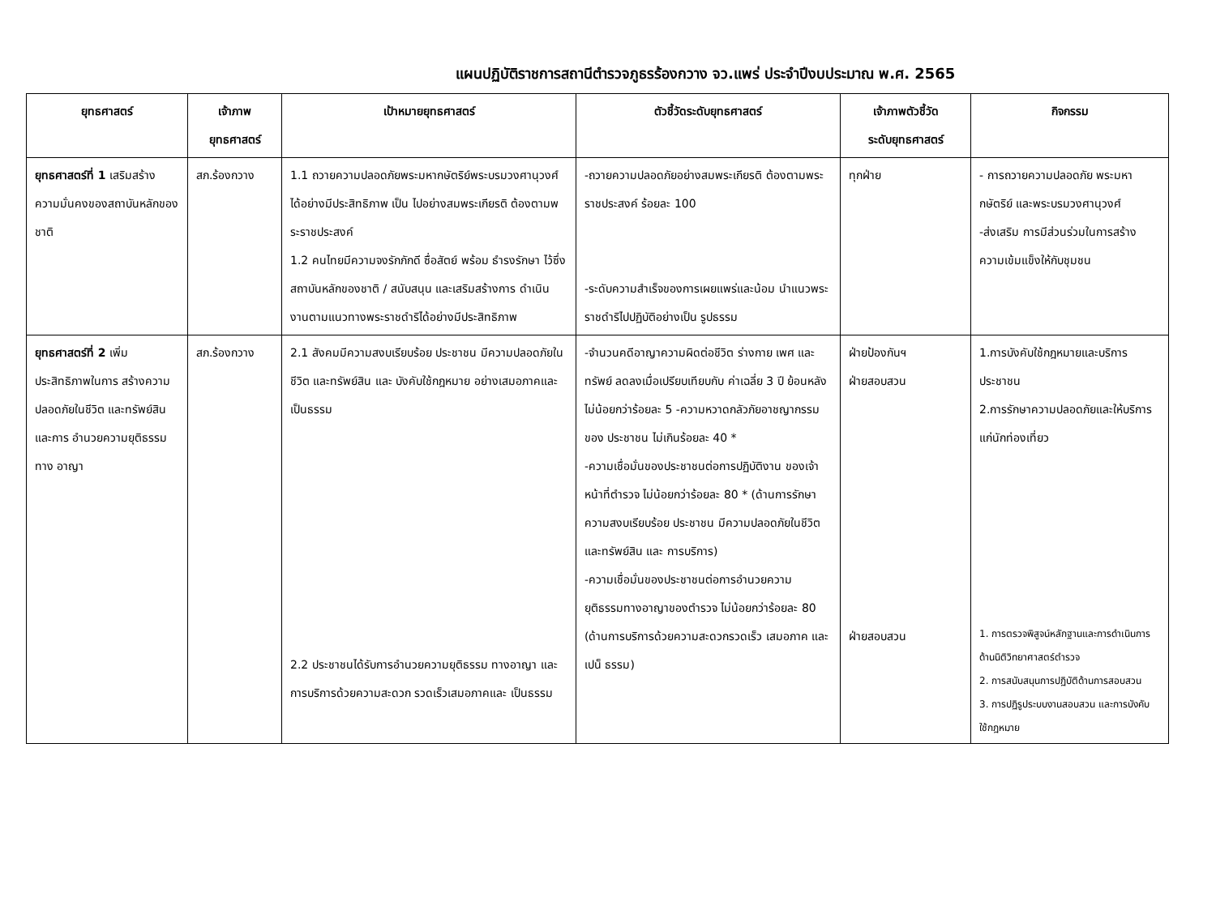แผนปฏิบัติราชการสถานีตำรวจภูธรร้องกวาง จว.แพร่ ประจำปีงบประมาณ พ.ศ. 2565
| ยุทธศาสตร์ | เจ้าภาพ ยุทธศาสตร์ | เป้าหมายยุทธศาสตร์ | ตัวชี้วัดระดับยุทธศาสตร์ | เจ้าภาพตัวชี้วัด ระดับยุทธศาสตร์ | กิจกรรม |
| --- | --- | --- | --- | --- | --- |
| ยุทธศาสตร์ที่ 1 เสริมสร้างความมั่นคงของสถาบันหลักของชาติ | สภ.ร้องกวาง | 1.1 ถวายความปลอดภัยพระมหากษัตริย์พระบรมวงศานุวงศ์ ได้อย่างมีประสิทธิภาพ เป็น ไปอย่างสมพระเกียรติ ต้องตามพระราชประสงค์ 1.2 คนไทยมีความจงรักภักดี ซื่อสัตย์ พร้อม ธำรงรักษา ไว้ซึ่งสถาบันหลักของชาติ / สนับสนุน และเสริมสร้างการ ดำเนินงานตามแนวทางพระราชดำริได้อย่างมีประสิทธิภาพ | -ถวายความปลอดภัยอย่างสมพระเกียรติ ต้องตามพระราชประสงค์ ร้อยละ 100 -ระดับความสำเร็จของการเผยแพร่และน้อม นำแนวพระราชดำริไปปฏิบัติอย่างเป็น รูปธรรม | ทุกฝ่าย | - การถวายความปลอดภัย พระมหากษัตริย์ และพระบรมวงศานุวงศ์ -ส่งเสริม การมีส่วนร่วมในการสร้างความเข้มแข็งให้กับชุมชน |
| ยุทธศาสตร์ที่ 2 เพิ่มประสิทธิภาพในการ สร้างความปลอดภัยในชีวิต และทรัพย์สิน และการ อำนวยความยุติธรรมทาง อาญา | สภ.ร้องกวาง | 2.1 สังคมมีความสงบเรียบร้อย ประชาชน มีความปลอดภัยในชีวิต และทรัพย์สิน และ บังคับใช้กฎหมาย อย่างเสมอภาคและเป็นธรรม 2.2 ประชาชนได้รับการอำนวยความยุติธรรม ทางอาญา และการบริการด้วยความสะดวก รวดเร็วเสมอภาคและ เป็นธรรม | -จำนวนคดีอาญาความผิดต่อชีวิต ร่างกาย เพศ และทรัพย์ ลดลงเมื่อเปรียบเทียบกับ ค่าเฉลี่ย 3 ปี ย้อนหลัง ไม่น้อยกว่าร้อยละ 5 -ความหวาดกลัวภัยอาชญากรรมของ ประชาชน ไม่เกินร้อยละ 40 * -ความเชื่อมั่นของประชาชนต่อการปฏิบัติงาน ของเจ้าหน้าที่ตำรวจ ไม่น้อยกว่าร้อยละ 80 * (ด้านการรักษาความสงบเรียบร้อย ประชาชน มีความปลอดภัยในชีวิต และทรัพย์สิน และ การบริการ) -ความเชื่อมั่นของประชาชนต่อการอำนวยความ ยุติธรรมทางอาญาของตำรวจ ไม่น้อยกว่าร้อยละ 80 (ด้านการบริการด้วยความสะดวกรวดเร็ว เสมอภาค และเปน็ ธรรม) | ฝ่ายป้องกันฯ ฝ่ายสอบสวน ฝ่ายสอบสวน | 1.การบังคับใช้กฎหมายและบริการ ประชาชน 2.การรักษาความปลอดภัยและให้บริการ แก่นักท่องเที่ยว 1. การตรวจพิสูจน์หลักฐานและการดำเนินการ ด้านนิติวิทยาศาสตร์ตำรวจ 2. การสนับสนุนการปฏิบัติด้านการสอบสวน 3. การปฏิรูประบบงานสอบสวน และการบังคับ ใช้กฎหมาย |